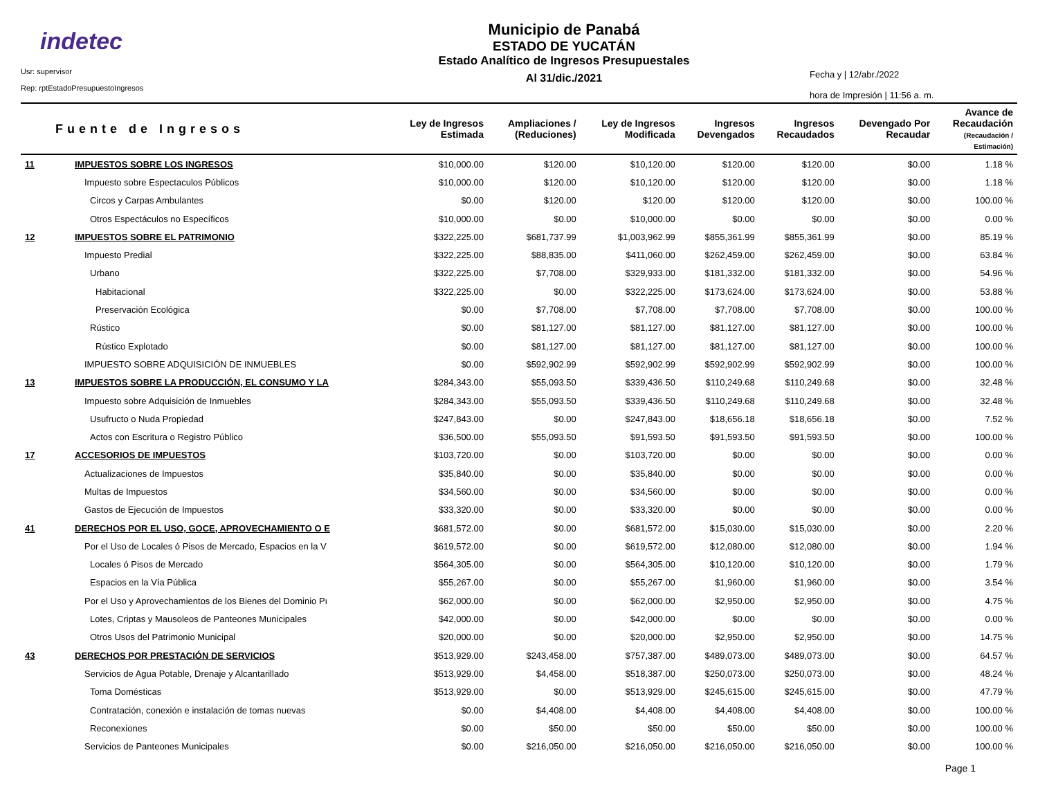indetec
Usr: supervisor
Rep: rptEstadoPresupuestoIngresos
Municipio de Panabá
ESTADO DE YUCATÁN
Estado Analítico de Ingresos Presupuestales
Al 31/dic./2021
Fecha y | 12/abr./2022
hora de Impresión | 11:56 a. m.
| Fuente de Ingresos | | Ley de Ingresos Estimada | Ampliaciones / (Reduciones) | Ley de Ingresos Modificada | Ingresos Devengados | Ingresos Recaudados | Devengado Por Recaudar | Avance de Recaudación (Recaudación / Estimación) |
| --- | --- | --- | --- | --- | --- | --- | --- | --- |
| 11 | IMPUESTOS SOBRE LOS INGRESOS | $10,000.00 | $120.00 | $10,120.00 | $120.00 | $120.00 | $0.00 | 1.18 % |
| | Impuesto sobre Espectaculos Públicos | $10,000.00 | $120.00 | $10,120.00 | $120.00 | $120.00 | $0.00 | 1.18 % |
| | Circos y Carpas Ambulantes | $0.00 | $120.00 | $120.00 | $120.00 | $120.00 | $0.00 | 100.00 % |
| | Otros Espectáculos no Específicos | $10,000.00 | $0.00 | $10,000.00 | $0.00 | $0.00 | $0.00 | 0.00 % |
| 12 | IMPUESTOS SOBRE EL PATRIMONIO | $322,225.00 | $681,737.99 | $1,003,962.99 | $855,361.99 | $855,361.99 | $0.00 | 85.19 % |
| | Impuesto Predial | $322,225.00 | $88,835.00 | $411,060.00 | $262,459.00 | $262,459.00 | $0.00 | 63.84 % |
| | Urbano | $322,225.00 | $7,708.00 | $329,933.00 | $181,332.00 | $181,332.00 | $0.00 | 54.96 % |
| | Habitacional | $322,225.00 | $0.00 | $322,225.00 | $173,624.00 | $173,624.00 | $0.00 | 53.88 % |
| | Preservación Ecológica | $0.00 | $7,708.00 | $7,708.00 | $7,708.00 | $7,708.00 | $0.00 | 100.00 % |
| | Rústico | $0.00 | $81,127.00 | $81,127.00 | $81,127.00 | $81,127.00 | $0.00 | 100.00 % |
| | Rústico Explotado | $0.00 | $81,127.00 | $81,127.00 | $81,127.00 | $81,127.00 | $0.00 | 100.00 % |
| | IMPUESTO SOBRE ADQUISICIÓN DE INMUEBLES | $0.00 | $592,902.99 | $592,902.99 | $592,902.99 | $592,902.99 | $0.00 | 100.00 % |
| 13 | IMPUESTOS SOBRE LA PRODUCCIÓN, EL CONSUMO Y LA | $284,343.00 | $55,093.50 | $339,436.50 | $110,249.68 | $110,249.68 | $0.00 | 32.48 % |
| | Impuesto sobre Adquisición de Inmuebles | $284,343.00 | $55,093.50 | $339,436.50 | $110,249.68 | $110,249.68 | $0.00 | 32.48 % |
| | Usufructo o Nuda Propiedad | $247,843.00 | $0.00 | $247,843.00 | $18,656.18 | $18,656.18 | $0.00 | 7.52 % |
| | Actos con Escritura o Registro Público | $36,500.00 | $55,093.50 | $91,593.50 | $91,593.50 | $91,593.50 | $0.00 | 100.00 % |
| 17 | ACCESORIOS DE IMPUESTOS | $103,720.00 | $0.00 | $103,720.00 | $0.00 | $0.00 | $0.00 | 0.00 % |
| | Actualizaciones de Impuestos | $35,840.00 | $0.00 | $35,840.00 | $0.00 | $0.00 | $0.00 | 0.00 % |
| | Multas de Impuestos | $34,560.00 | $0.00 | $34,560.00 | $0.00 | $0.00 | $0.00 | 0.00 % |
| | Gastos de Ejecución de Impuestos | $33,320.00 | $0.00 | $33,320.00 | $0.00 | $0.00 | $0.00 | 0.00 % |
| 41 | DERECHOS POR EL USO, GOCE, APROVECHAMIENTO O E | $681,572.00 | $0.00 | $681,572.00 | $15,030.00 | $15,030.00 | $0.00 | 2.20 % |
| | Por el Uso de Locales ó Pisos de Mercado, Espacios en la V | $619,572.00 | $0.00 | $619,572.00 | $12,080.00 | $12,080.00 | $0.00 | 1.94 % |
| | Locales ó Pisos de Mercado | $564,305.00 | $0.00 | $564,305.00 | $10,120.00 | $10,120.00 | $0.00 | 1.79 % |
| | Espacios en la Vía Pública | $55,267.00 | $0.00 | $55,267.00 | $1,960.00 | $1,960.00 | $0.00 | 3.54 % |
| | Por el Uso y Aprovechamientos de los Bienes del Dominio Pı | $62,000.00 | $0.00 | $62,000.00 | $2,950.00 | $2,950.00 | $0.00 | 4.75 % |
| | Lotes, Criptas y Mausoleos de Panteones Municipales | $42,000.00 | $0.00 | $42,000.00 | $0.00 | $0.00 | $0.00 | 0.00 % |
| | Otros Usos del Patrimonio Municipal | $20,000.00 | $0.00 | $20,000.00 | $2,950.00 | $2,950.00 | $0.00 | 14.75 % |
| 43 | DERECHOS POR PRESTACIÓN DE SERVICIOS | $513,929.00 | $243,458.00 | $757,387.00 | $489,073.00 | $489,073.00 | $0.00 | 64.57 % |
| | Servicios de Agua Potable, Drenaje y Alcantarillado | $513,929.00 | $4,458.00 | $518,387.00 | $250,073.00 | $250,073.00 | $0.00 | 48.24 % |
| | Toma Domésticas | $513,929.00 | $0.00 | $513,929.00 | $245,615.00 | $245,615.00 | $0.00 | 47.79 % |
| | Contratación, conexión e instalación de tomas nuevas | $0.00 | $4,408.00 | $4,408.00 | $4,408.00 | $4,408.00 | $0.00 | 100.00 % |
| | Reconexiones | $0.00 | $50.00 | $50.00 | $50.00 | $50.00 | $0.00 | 100.00 % |
| | Servicios de Panteones Municipales | $0.00 | $216,050.00 | $216,050.00 | $216,050.00 | $216,050.00 | $0.00 | 100.00 % |
Page 1